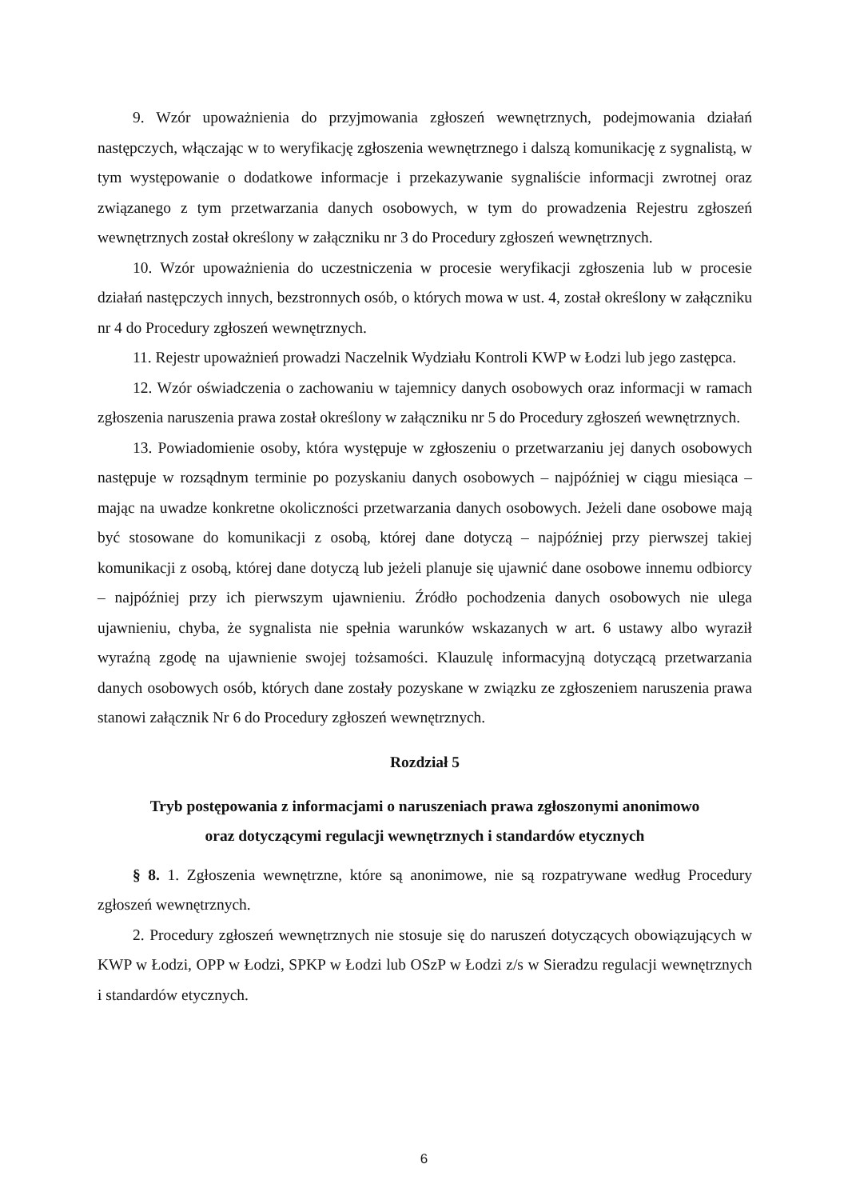9. Wzór upoważnienia do przyjmowania zgłoszeń wewnętrznych, podejmowania działań następczych, włączając w to weryfikację zgłoszenia wewnętrznego i dalszą komunikację z sygnalistą, w tym występowanie o dodatkowe informacje i przekazywanie sygnaliście informacji zwrotnej oraz związanego z tym przetwarzania danych osobowych, w tym do prowadzenia Rejestru zgłoszeń wewnętrznych został określony w załączniku nr 3 do Procedury zgłoszeń wewnętrznych.
10. Wzór upoważnienia do uczestniczenia w procesie weryfikacji zgłoszenia lub w procesie działań następczych innych, bezstronnych osób, o których mowa w ust. 4, został określony w załączniku nr 4 do Procedury zgłoszeń wewnętrznych.
11. Rejestr upoważnień prowadzi Naczelnik Wydziału Kontroli KWP w Łodzi lub jego zastępca.
12. Wzór oświadczenia o zachowaniu w tajemnicy danych osobowych oraz informacji w ramach zgłoszenia naruszenia prawa został określony w załączniku nr 5 do Procedury zgłoszeń wewnętrznych.
13. Powiadomienie osoby, która występuje w zgłoszeniu o przetwarzaniu jej danych osobowych następuje w rozsądnym terminie po pozyskaniu danych osobowych – najpóźniej w ciągu miesiąca – mając na uwadze konkretne okoliczności przetwarzania danych osobowych. Jeżeli dane osobowe mają być stosowane do komunikacji z osobą, której dane dotyczą – najpóźniej przy pierwszej takiej komunikacji z osobą, której dane dotyczą lub jeżeli planuje się ujawnić dane osobowe innemu odbiorcy – najpóźniej przy ich pierwszym ujawnieniu. Źródło pochodzenia danych osobowych nie ulega ujawnieniu, chyba, że sygnalista nie spełnia warunków wskazanych w art. 6 ustawy albo wyraził wyraźną zgodę na ujawnienie swojej tożsamości. Klauzulę informacyjną dotyczącą przetwarzania danych osobowych osób, których dane zostały pozyskane w związku ze zgłoszeniem naruszenia prawa stanowi załącznik Nr 6 do Procedury zgłoszeń wewnętrznych.
Rozdział 5
Tryb postępowania z informacjami o naruszeniach prawa zgłoszonymi anonimowo
oraz dotyczącymi regulacji wewnętrznych i standardów etycznych
§ 8. 1. Zgłoszenia wewnętrzne, które są anonimowe, nie są rozpatrywane według Procedury zgłoszeń wewnętrznych.
2. Procedury zgłoszeń wewnętrznych nie stosuje się do naruszeń dotyczących obowiązujących w KWP w Łodzi, OPP w Łodzi, SPKP w Łodzi lub OSzP w Łodzi z/s w Sieradzu regulacji wewnętrznych i standardów etycznych.
6